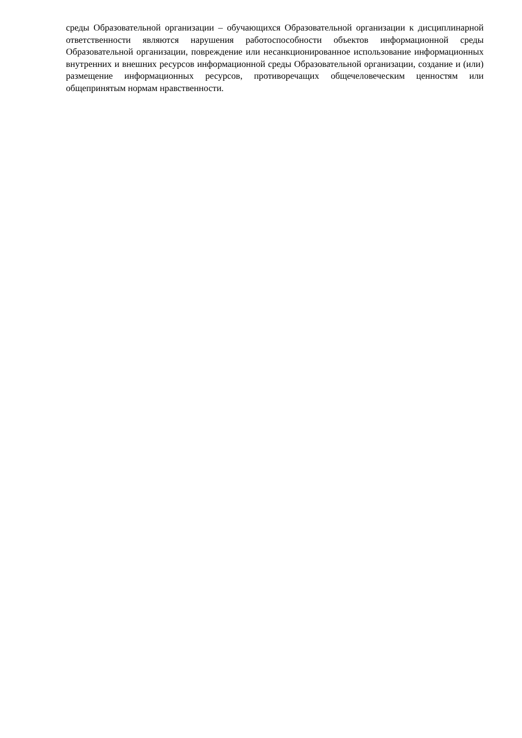среды Образовательной организации – обучающихся Образовательной организации к дисциплинарной ответственности являются нарушения работоспособности объектов информационной среды Образовательной организации, повреждение или несанкционированное использование информационных внутренних и внешних ресурсов информационной среды Образовательной организации, создание и (или) размещение информационных ресурсов, противоречащих общечеловеческим ценностям или общепринятым нормам нравственности.